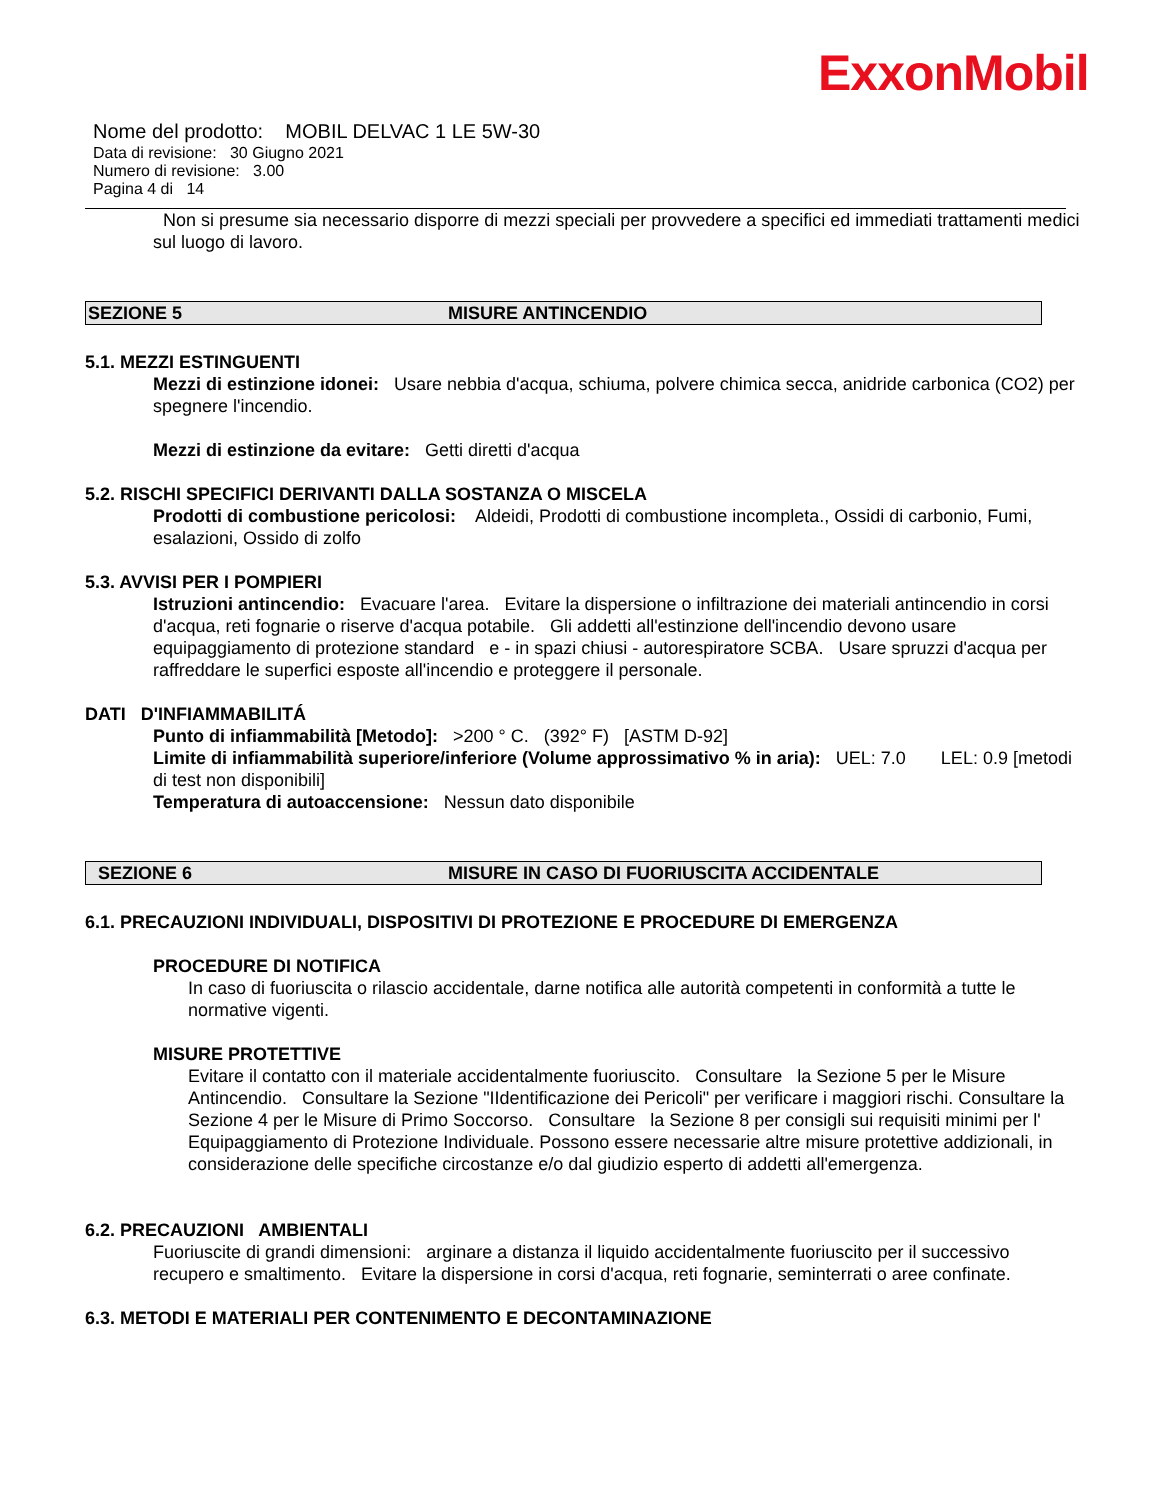ExxonMobil
Nome del prodotto: MOBIL DELVAC 1 LE 5W-30
Data di revisione: 30 Giugno 2021
Numero di revisione: 3.00
Pagina 4 di 14
Non si presume sia necessario disporre di mezzi speciali per provvedere a specifici ed immediati trattamenti medici sul luogo di lavoro.
SEZIONE 5 MISURE ANTINCENDIO
5.1. MEZZI ESTINGUENTI
Mezzi di estinzione idonei: Usare nebbia d'acqua, schiuma, polvere chimica secca, anidride carbonica (CO2) per spegnere l'incendio.
Mezzi di estinzione da evitare: Getti diretti d'acqua
5.2. RISCHI SPECIFICI DERIVANTI DALLA SOSTANZA O MISCELA
Prodotti di combustione pericolosi: Aldeidi, Prodotti di combustione incompleta., Ossidi di carbonio, Fumi, esalazioni, Ossido di zolfo
5.3. AVVISI PER I POMPIERI
Istruzioni antincendio: Evacuare l'area. Evitare la dispersione o infiltrazione dei materiali antincendio in corsi d'acqua, reti fognarie o riserve d'acqua potabile. Gli addetti all'estinzione dell'incendio devono usare equipaggiamento di protezione standard e - in spazi chiusi - autorespiratore SCBA. Usare spruzzi d'acqua per raffreddare le superfici esposte all'incendio e proteggere il personale.
DATI D'INFIAMMABILITÁ
Punto di infiammabilità [Metodo]: >200 ° C. (392° F) [ASTM D-92]
Limite di infiammabilità superiore/inferiore (Volume approssimativo % in aria): UEL: 7.0 LEL: 0.9 [metodi di test non disponibili]
Temperatura di autoaccensione: Nessun dato disponibile
SEZIONE 6 MISURE IN CASO DI FUORIUSCITA ACCIDENTALE
6.1. PRECAUZIONI INDIVIDUALI, DISPOSITIVI DI PROTEZIONE E PROCEDURE DI EMERGENZA
PROCEDURE DI NOTIFICA
In caso di fuoriuscita o rilascio accidentale, darne notifica alle autorità competenti in conformità a tutte le normative vigenti.
MISURE PROTETTIVE
Evitare il contatto con il materiale accidentalmente fuoriuscito. Consultare la Sezione 5 per le Misure Antincendio. Consultare la Sezione "IIdentificazione dei Pericoli" per verificare i maggiori rischi. Consultare la Sezione 4 per le Misure di Primo Soccorso. Consultare la Sezione 8 per consigli sui requisiti minimi per l' Equipaggiamento di Protezione Individuale. Possono essere necessarie altre misure protettive addizionali, in considerazione delle specifiche circostanze e/o dal giudizio esperto di addetti all'emergenza.
6.2. PRECAUZIONI AMBIENTALI
Fuoriuscite di grandi dimensioni: arginare a distanza il liquido accidentalmente fuoriuscito per il successivo recupero e smaltimento. Evitare la dispersione in corsi d'acqua, reti fognarie, seminterrati o aree confinate.
6.3. METODI E MATERIALI PER CONTENIMENTO E DECONTAMINAZIONE